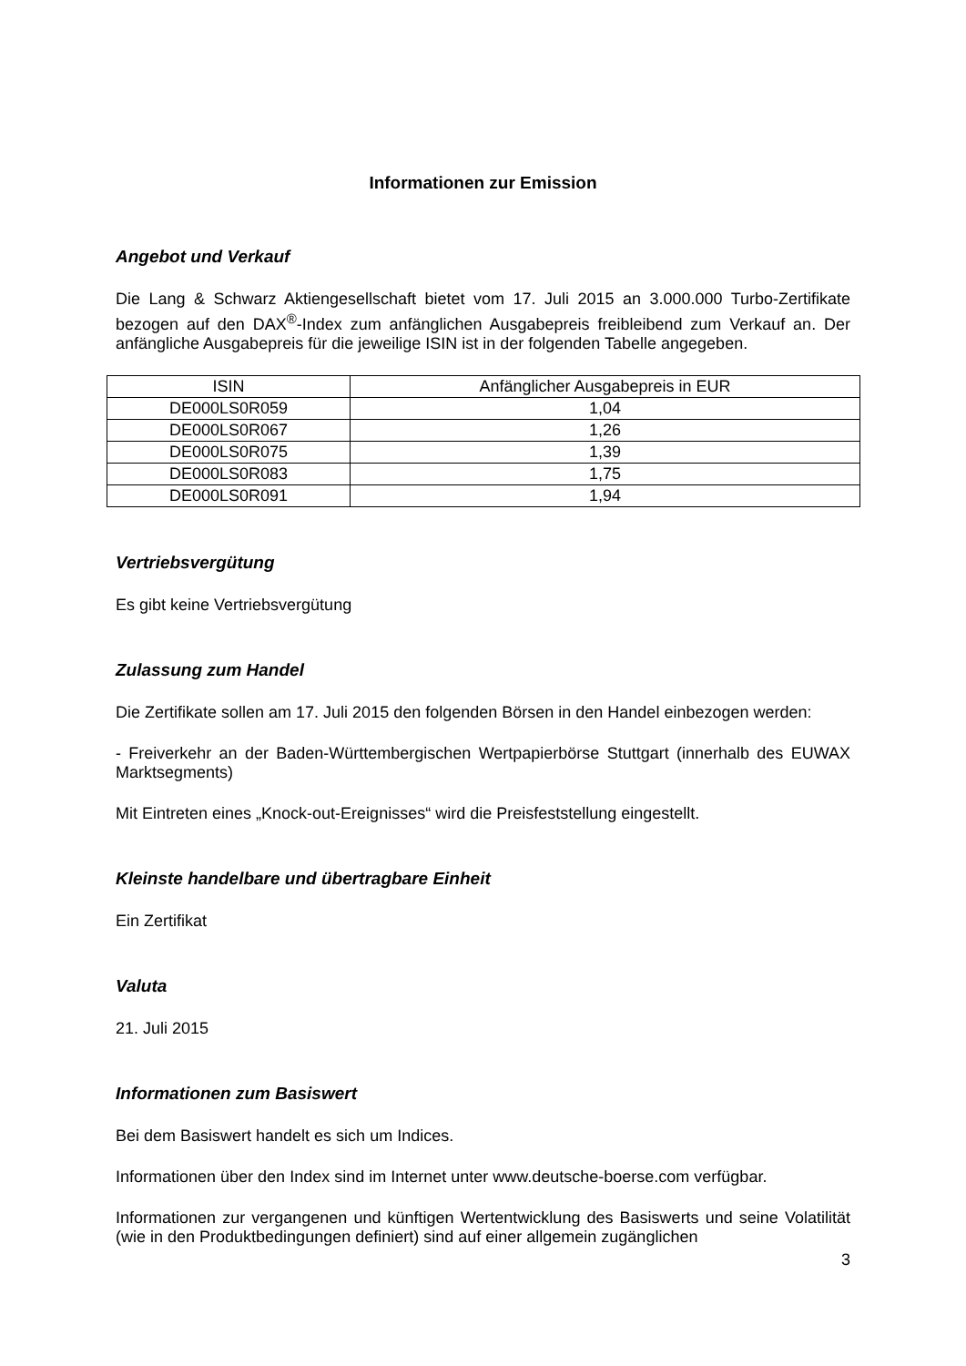Informationen zur Emission
Angebot und Verkauf
Die Lang & Schwarz Aktiengesellschaft bietet vom 17. Juli 2015 an 3.000.000 Turbo-Zertifikate bezogen auf den DAX<sup>®</sup>-Index zum anfänglichen Ausgabepreis freibleibend zum Verkauf an. Der anfängliche Ausgabepreis für die jeweilige ISIN ist in der folgenden Tabelle angegeben.
| ISIN | Anfänglicher Ausgabepreis in EUR |
| --- | --- |
| DE000LS0R059 | 1,04 |
| DE000LS0R067 | 1,26 |
| DE000LS0R075 | 1,39 |
| DE000LS0R083 | 1,75 |
| DE000LS0R091 | 1,94 |
Vertriebsvergütung
Es gibt keine Vertriebsvergütung
Zulassung zum Handel
Die Zertifikate sollen am 17. Juli 2015 den folgenden Börsen in den Handel einbezogen werden:
- Freiverkehr an der Baden-Württembergischen Wertpapierbörse Stuttgart (innerhalb des EUWAX Marktsegments)
Mit Eintreten eines „Knock-out-Ereignisses“ wird die Preisfeststellung eingestellt.
Kleinste handelbare und übertragbare Einheit
Ein Zertifikat
Valuta
21. Juli 2015
Informationen zum Basiswert
Bei dem Basiswert handelt es sich um Indices.
Informationen über den Index sind im Internet unter www.deutsche-boerse.com verfügbar.
Informationen zur vergangenen und künftigen Wertentwicklung des Basiswerts und seine Volatilität (wie in den Produktbedingungen definiert) sind auf einer allgemein zugänglichen
3